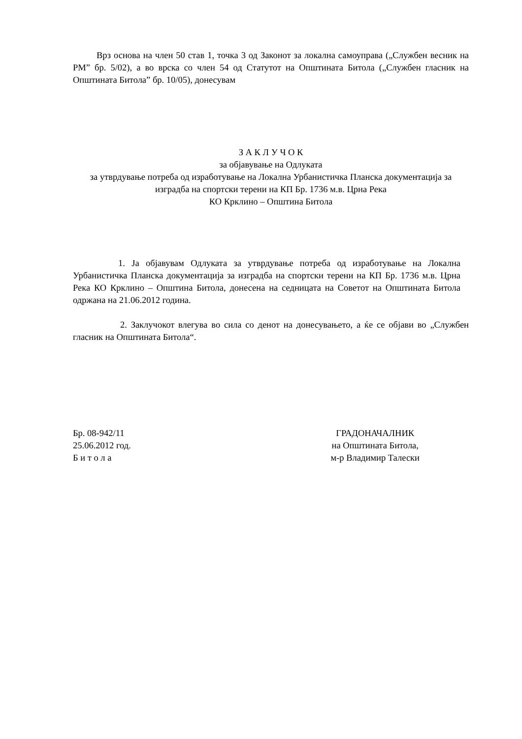Врз основа на член 50 став 1, точка 3 од Законот за локална самоуправа („Службен весник на РМ” бр. 5/02), а во врска со член 54 од Статутот на Општината Битола („Службен гласник на Општината Битола” бр. 10/05), донесувам
З А К Л У Ч О К
за објавување на Одлуката
за утврдување потреба од изработување на Локална Урбанистичка Планска документација за изградба на спортски терени на КП Бр. 1736 м.в. Црна Река
КО Крклино – Општина Битола
1. Ја објавувам Одлуката за утврдување потреба од изработување на Локална Урбанистичка Планска документација за изградба на спортски терени на КП Бр. 1736 м.в. Црна Река КО Крклино – Општина Битола, донесена на седницата на Советот на Општината Битола одржана на 21.06.2012 година.
2. Заклучокот влегува во сила со денот на донесувањето, а ќе се објави во „Службен гласник на Општината Битола“.
Бр. 08-942/11
25.06.2012 год.
Б и т о л а
ГРАДОНАЧАЛНИК
на Општината Битола,
м-р Владимир Талески